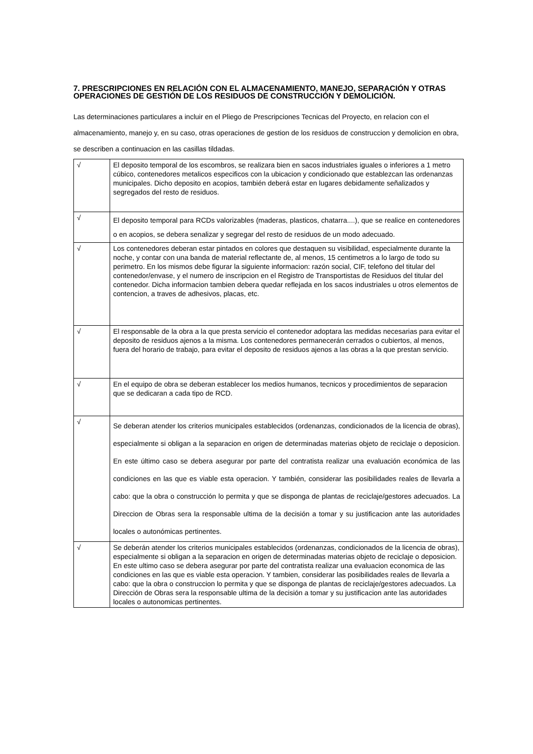7. PRESCRIPCIONES EN RELACIÓN CON EL ALMACENAMIENTO, MANEJO, SEPARACIÓN Y OTRAS OPERACIONES DE GESTIÓN DE LOS RESIDUOS DE CONSTRUCCIÓN Y DEMOLICIÓN.
Las determinaciones particulares a incluir en el Pliego de Prescripciones Tecnicas del Proyecto, en relacion con el almacenamiento, manejo y, en su caso, otras operaciones de gestion de los residuos de construccion y demolicion en obra, se describen a continuacion en las casillas tildadas.
| √ | El deposito temporal de los escombros, se realizara bien en sacos industriales iguales o inferiores a 1 metro cúbico, contenedores metalicos especificos con la ubicacion y condicionado que establezcan las ordenanzas municipales. Dicho deposito en acopios, también deberá estar en lugares debidamente señalizados y segregados del resto de residuos. |
| √ | El deposito temporal para RCDs valorizables (maderas, plasticos, chatarra....), que se realice en contenedores o en acopios, se debera senalizar y segregar del resto de residuos de un modo adecuado. |
| √ | Los contenedores deberan estar pintados en colores que destaquen su visibilidad, especialmente durante la noche, y contar con una banda de material reflectante de, al menos, 15 centimetros a lo largo de todo su perimetro. En los mismos debe figurar la siguiente informacion: razón social, CIF, telefono del titular del contenedor/envase, y el numero de inscripcion en el Registro de Transportistas de Residuos del titular del contenedor. Dicha informacion tambien debera quedar reflejada en los sacos industriales u otros elementos de contencion, a traves de adhesivos, placas, etc. |
| √ | El responsable de la obra a la que presta servicio el contenedor adoptara las medidas necesarias para evitar el deposito de residuos ajenos a la misma. Los contenedores permanecerán cerrados o cubiertos, al menos, fuera del horario de trabajo, para evitar el deposito de residuos ajenos a las obras a la que prestan servicio. |
| √ | En el equipo de obra se deberan establecer los medios humanos, tecnicos y procedimientos de separacion que se dedicaran a cada tipo de RCD. |
| √ | Se deberan atender los criterios municipales establecidos (ordenanzas, condicionados de la licencia de obras), especialmente si obligan a la separacion en origen de determinadas materias objeto de reciclaje o deposicion. En este último caso se debera asegurar por parte del contratista realizar una evaluación económica de las condiciones en las que es viable esta operacion. Y también, considerar las posibilidades reales de llevarla a cabo: que la obra o construcción lo permita y que se disponga de plantas de reciclaje/gestores adecuados. La Direccion de Obras sera la responsable ultima de la decisión a tomar y su justificacion ante las autoridades locales o autonómicas pertinentes. |
| √ | Se deberán atender los criterios municipales establecidos (ordenanzas, condicionados de la licencia de obras), especialmente si obligan a la separacion en origen de determinadas materias objeto de reciclaje o deposicion. En este ultimo caso se debera asegurar por parte del contratista realizar una evaluacion economica de las condiciones en las que es viable esta operacion. Y tambien, considerar las posibilidades reales de llevarla a cabo: que la obra o construccion lo permita y que se disponga de plantas de reciclaje/gestores adecuados. La Dirección de Obras sera la responsable ultima de la decisión a tomar y su justificacion ante las autoridades locales o autonomicas pertinentes. |